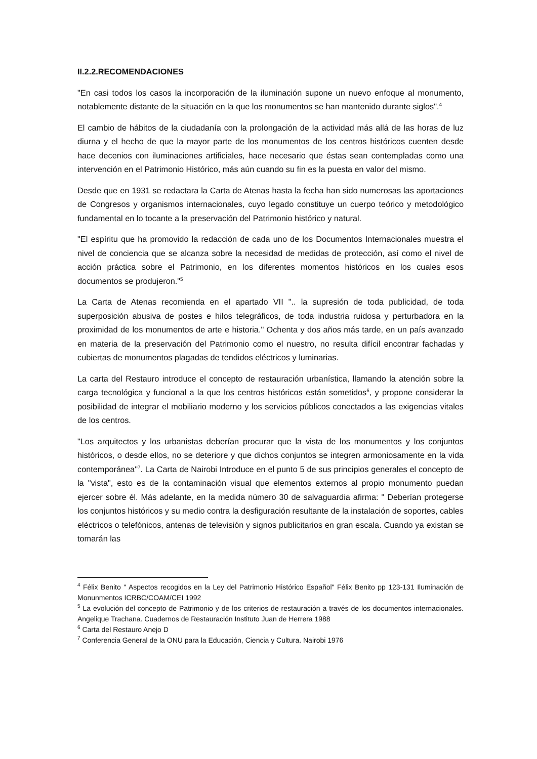II.2.2.RECOMENDACIONES
"En casi todos los casos la incorporación de la iluminación supone un nuevo enfoque al monumento, notablemente distante de la situación en la que los monumentos se han mantenido durante siglos".<sup>4</sup>
El cambio de hábitos de la ciudadanía con la prolongación de la actividad más allá de las horas de luz diurna y el hecho de que la mayor parte de los monumentos de los centros históricos cuenten desde hace decenios con iluminaciones artificiales, hace necesario que éstas sean contempladas como una intervención en el Patrimonio Histórico, más aún cuando su fin es la puesta en valor del mismo.
Desde que en 1931 se redactara la Carta de Atenas hasta la fecha han sido numerosas las aportaciones de Congresos y organismos internacionales, cuyo legado constituye un cuerpo teórico y metodológico fundamental en lo tocante a la preservación del Patrimonio histórico y natural.
"El espíritu que ha promovido la redacción de cada uno de los Documentos Internacionales muestra el nivel de conciencia que se alcanza sobre la necesidad de medidas de protección, así como el nivel de acción práctica sobre el Patrimonio, en los diferentes momentos históricos en los cuales esos documentos se produjeron."<sup>5</sup>
La Carta de Atenas recomienda en el apartado VII ".. la supresión de toda publicidad, de toda superposición abusiva de postes e hilos telegráficos, de toda industria ruidosa y perturbadora en la proximidad de los monumentos de arte e historia." Ochenta y dos años más tarde, en un país avanzado en materia de la preservación del Patrimonio como el nuestro, no resulta difícil encontrar fachadas y cubiertas de monumentos plagadas de tendidos eléctricos y luminarias.
La carta del Restauro introduce el concepto de restauración urbanística, llamando la atención sobre la carga tecnológica y funcional a la que los centros históricos están sometidos<sup>6</sup>, y propone considerar la posibilidad de integrar el mobiliario moderno y los servicios públicos conectados a las exigencias vitales de los centros.
"Los arquitectos y los urbanistas deberían procurar que la vista de los monumentos y los conjuntos históricos, o desde ellos, no se deteriore y que dichos conjuntos se integren armoniosamente en la vida contemporánea"<sup>7</sup>. La Carta de Nairobi Introduce en el punto 5 de sus principios generales el concepto de la "vista", esto es de la contaminación visual que elementos externos al propio monumento puedan ejercer sobre él. Más adelante, en la medida número 30 de salvaguardia afirma: " Deberían protegerse los conjuntos históricos y su medio contra la desfiguración resultante de la instalación de soportes, cables eléctricos o telefónicos, antenas de televisión y signos publicitarios en gran escala. Cuando ya existan se tomarán las
<sup>4</sup> Félix Benito " Aspectos recogidos en la Ley del Patrimonio Histórico Español" Félix Benito pp 123-131 Iluminación de Monunmentos ICRBC/COAM/CEI 1992
<sup>5</sup> La evolución del concepto de Patrimonio y de los criterios de restauración a través de los documentos internacionales. Angelique Trachana. Cuadernos de Restauración Instituto Juan de Herrera 1988
<sup>6</sup> Carta del Restauro Anejo D
<sup>7</sup> Conferencia General de la ONU para la Educación, Ciencia y Cultura. Nairobi 1976